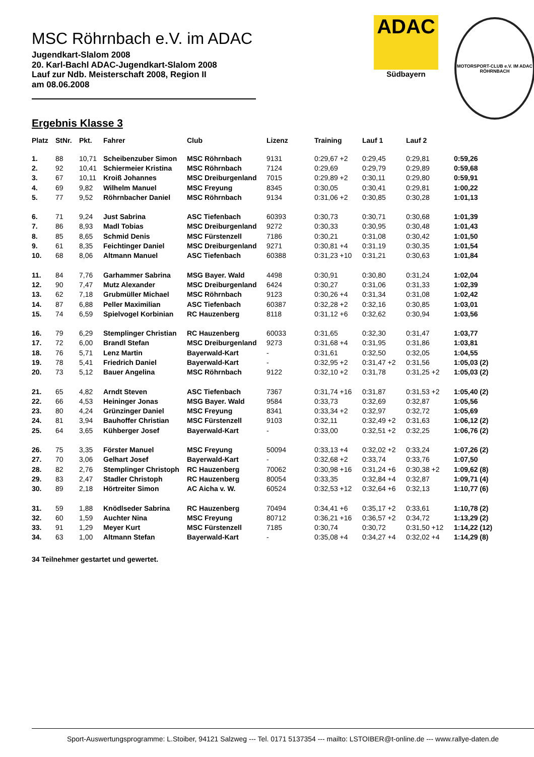MSC Röhrnbach e.V. im ADAC
Jugendkart-Slalom 2008
20. Karl-Bachl ADAC-Jugendkart-Slalom 2008
Lauf zur Ndb. Meisterschaft 2008, Region II
am 08.06.2008
ADAC
Südbayern
MOTORSPORT-CLUB e.V. IM ADAC RÖHRNBACH
Ergebnis Klasse 3
| Platz | StNr. | Pkt. | Fahrer | Club | Lizenz | Training | Lauf 1 | Lauf 2 | |
| --- | --- | --- | --- | --- | --- | --- | --- | --- | --- |
| 1. | 88 | 10,71 | Scheibenzuber Simon | MSC Röhrnbach | 9131 | 0:29,67 +2 | 0:29,45 | 0:29,81 | 0:59,26 |
| 2. | 92 | 10,41 | Schiermeier Kristina | MSC Röhrnbach | 7124 | 0:29,69 | 0:29,79 | 0:29,89 | 0:59,68 |
| 3. | 67 | 10,11 | Kroiß Johannes | MSC Dreiburgenland | 7015 | 0:29,89 +2 | 0:30,11 | 0:29,80 | 0:59,91 |
| 4. | 69 | 9,82 | Wilhelm Manuel | MSC Freyung | 8345 | 0:30,05 | 0:30,41 | 0:29,81 | 1:00,22 |
| 5. | 77 | 9,52 | Röhrnbacher Daniel | MSC Röhrnbach | 9134 | 0:31,06 +2 | 0:30,85 | 0:30,28 | 1:01,13 |
| 6. | 71 | 9,24 | Just Sabrina | ASC Tiefenbach | 60393 | 0:30,73 | 0:30,71 | 0:30,68 | 1:01,39 |
| 7. | 86 | 8,93 | Madl Tobias | MSC Dreiburgenland | 9272 | 0:30,33 | 0:30,95 | 0:30,48 | 1:01,43 |
| 8. | 85 | 8,65 | Schmid Denis | MSC Fürstenzell | 7186 | 0:30,21 | 0:31,08 | 0:30,42 | 1:01,50 |
| 9. | 61 | 8,35 | Feichtinger Daniel | MSC Dreiburgenland | 9271 | 0:30,81 +4 | 0:31,19 | 0:30,35 | 1:01,54 |
| 10. | 68 | 8,06 | Altmann Manuel | ASC Tiefenbach | 60388 | 0:31,23 +10 | 0:31,21 | 0:30,63 | 1:01,84 |
| 11. | 84 | 7,76 | Garhammer Sabrina | MSG Bayer. Wald | 4498 | 0:30,91 | 0:30,80 | 0:31,24 | 1:02,04 |
| 12. | 90 | 7,47 | Mutz Alexander | MSC Dreiburgenland | 6424 | 0:30,27 | 0:31,06 | 0:31,33 | 1:02,39 |
| 13. | 62 | 7,18 | Grubmüller Michael | MSC Röhrnbach | 9123 | 0:30,26 +4 | 0:31,34 | 0:31,08 | 1:02,42 |
| 14. | 87 | 6,88 | Peller Maximilian | ASC Tiefenbach | 60387 | 0:32,28 +2 | 0:32,16 | 0:30,85 | 1:03,01 |
| 15. | 74 | 6,59 | Spielvogel Korbinian | RC Hauzenberg | 8118 | 0:31,12 +6 | 0:32,62 | 0:30,94 | 1:03,56 |
| 16. | 79 | 6,29 | Stemplinger Christian | RC Hauzenberg | 60033 | 0:31,65 | 0:32,30 | 0:31,47 | 1:03,77 |
| 17. | 72 | 6,00 | Brandl Stefan | MSC Dreiburgenland | 9273 | 0:31,68 +4 | 0:31,95 | 0:31,86 | 1:03,81 |
| 18. | 76 | 5,71 | Lenz Martin | Bayerwald-Kart | - | 0:31,61 | 0:32,50 | 0:32,05 | 1:04,55 |
| 19. | 78 | 5,41 | Friedrich Daniel | Bayerwald-Kart | - | 0:32,95 +2 | 0:31,47 +2 | 0:31,56 | 1:05,03 (2) |
| 20. | 73 | 5,12 | Bauer Angelina | MSC Röhrnbach | 9122 | 0:32,10 +2 | 0:31,78 | 0:31,25 +2 | 1:05,03 (2) |
| 21. | 65 | 4,82 | Arndt Steven | ASC Tiefenbach | 7367 | 0:31,74 +16 | 0:31,87 | 0:31,53 +2 | 1:05,40 (2) |
| 22. | 66 | 4,53 | Heininger Jonas | MSG Bayer. Wald | 9584 | 0:33,73 | 0:32,69 | 0:32,87 | 1:05,56 |
| 23. | 80 | 4,24 | Grünzinger Daniel | MSC Freyung | 8341 | 0:33,34 +2 | 0:32,97 | 0:32,72 | 1:05,69 |
| 24. | 81 | 3,94 | Bauhoffer Christian | MSC Fürstenzell | 9103 | 0:32,11 | 0:32,49 +2 | 0:31,63 | 1:06,12 (2) |
| 25. | 64 | 3,65 | Kühberger Josef | Bayerwald-Kart | - | 0:33,00 | 0:32,51 +2 | 0:32,25 | 1:06,76 (2) |
| 26. | 75 | 3,35 | Förster Manuel | MSC Freyung | 50094 | 0:33,13 +4 | 0:32,02 +2 | 0:33,24 | 1:07,26 (2) |
| 27. | 70 | 3,06 | Gelhart Josef | Bayerwald-Kart | - | 0:32,68 +2 | 0:33,74 | 0:33,76 | 1:07,50 |
| 28. | 82 | 2,76 | Stemplinger Christoph | RC Hauzenberg | 70062 | 0:30,98 +16 | 0:31,24 +6 | 0:30,38 +2 | 1:09,62 (8) |
| 29. | 83 | 2,47 | Stadler Christoph | RC Hauzenberg | 80054 | 0:33,35 | 0:32,84 +4 | 0:32,87 | 1:09,71 (4) |
| 30. | 89 | 2,18 | Hörtreiter Simon | AC Aicha v. W. | 60524 | 0:32,53 +12 | 0:32,64 +6 | 0:32,13 | 1:10,77 (6) |
| 31. | 59 | 1,88 | Knödlseder Sabrina | RC Hauzenberg | 70494 | 0:34,41 +6 | 0:35,17 +2 | 0:33,61 | 1:10,78 (2) |
| 32. | 60 | 1,59 | Auchter Nina | MSC Freyung | 80712 | 0:36,21 +16 | 0:36,57 +2 | 0:34,72 | 1:13,29 (2) |
| 33. | 91 | 1,29 | Meyer Kurt | MSC Fürstenzell | 7185 | 0:30,74 | 0:30,72 | 0:31,50 +12 | 1:14,22 (12) |
| 34. | 63 | 1,00 | Altmann Stefan | Bayerwald-Kart | - | 0:35,08 +4 | 0:34,27 +4 | 0:32,02 +4 | 1:14,29 (8) |
34 Teilnehmer gestartet und gewertet.
Sport-Auswertungsprogramme: L.Stoiber, 94121 Salzweg --- Tel. 0171 5137354 --- mailto: LSTOIBER@t-online.de --- www.rallye-daten.de